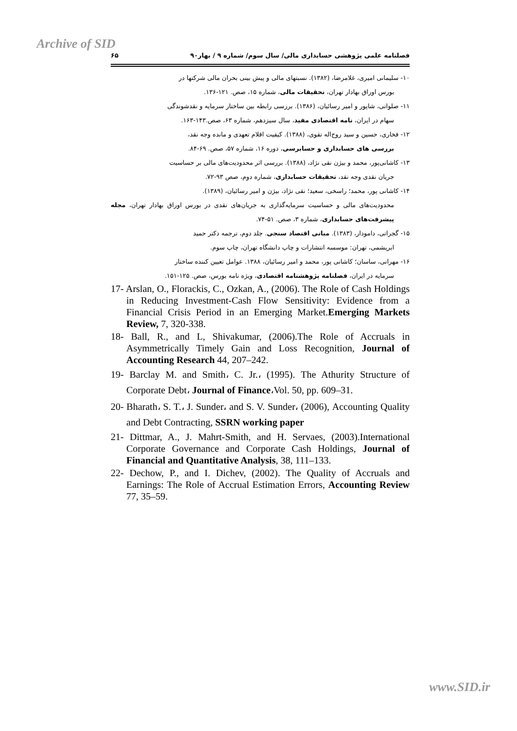Archive of SID
فصلنامه علمی پژوهشی حسابداری مالی/ سال سوم/ شماره ۹ / بهار۹۰ ۶۵
۱۰- سلیمانی امیری، غلامرضا، (۱۳۸۲). نسبتهای مالی و پیش بینی بحران مالی شرکتها در
بورس اوراق بهادار تهران، تحقیقات مالی، شماره ۱۵، صص. ۱۲۱-۱۳۶.
۱۱- صلواتی، شاپور و امیر رسائیان، (۱۳۸۶). بررسی رابطه بین ساختار سرمایه و نقدشوندگی
سهام در ایران، نامه اقتصادی مفید، سال سیزدهم، شماره ۶۳، صص.۱۴۳-۱۶۳.
۱۲- فخاری، حسین و سید روح‌اله تقوی، (۱۳۸۸). کیفیت اقلام تعهدی و مانده وجه نقد،
بررسی های حسابداری و حسابرسی، دوره ۱۶، شماره ۵۷، صص. ۶۹-۸۴.
۱۳- کاشانی‌پور، محمد و بیژن نقی نژاد، (۱۳۸۸). بررسی اثر محدودیت‌های مالی بر حساسیت
جریان نقدی وجه نقد، تحقیقات حسابداری، شماره دوم، صص ۹۳-۷۲.
۱۴- کاشانی پور، محمد؛ راسخی، سعید؛ نقی نژاد، بیژن و امیر رسائیان، (۱۳۸۹).
محدودیت‌های مالی و حساسیت سرمایه‌گذاری به جریان‌های نقدی در بورس اوراق بهادار تهران، مجله پیشرفت‌های حسابداری، شماره ۳، صص. ۵۱-۷۴.
۱۵- گجراتی، دامودار، (۱۳۸۳). مبانی اقتصاد سنجی. جلد دوم، ترجمه دکتر حمید
ابریشمی، تهران: موسسه انتشارات و چاپ دانشگاه تهران، چاپ سوم.
۱۶- مهرانی، ساسان؛ کاشانی پور، محمد و امیر رسائیان، ۱۳۸۸. عوامل تعیین کننده ساختار
سرمایه در ایران، فصلنامه پژوهشنامه اقتصادی، ویژه نامه بورس، صص. ۱۲۵-۱۵۱.
17- Arslan, O., Florackis, C., Ozkan, A., (2006). The Role of Cash Holdings in Reducing Investment-Cash Flow Sensitivity: Evidence from a Financial Crisis Period in an Emerging Market.Emerging Markets Review, 7, 320-338.
18- Ball, R., and L, Shivakumar, (2006).The Role of Accruals in Asymmetrically Timely Gain and Loss Recognition, Journal of Accounting Research 44, 207–242.
19- Barclay M. and Smith، C. Jr.، (1995). The Athurity Structure of Corporate Debt، Journal of Finance،Vol. 50, pp. 609–31.
20- Bharath، S. T.، J. Sunder، and S. V. Sunder، (2006), Accounting Quality and Debt Contracting, SSRN working paper
21- Dittmar, A., J. Mahrt-Smith, and H. Servaes, (2003).International Corporate Governance and Corporate Cash Holdings, Journal of Financial and Quantitative Analysis, 38, 111–133.
22- Dechow, P., and I. Dichev, (2002). The Quality of Accruals and Earnings: The Role of Accrual Estimation Errors, Accounting Review 77, 35–59.
www.SID.ir